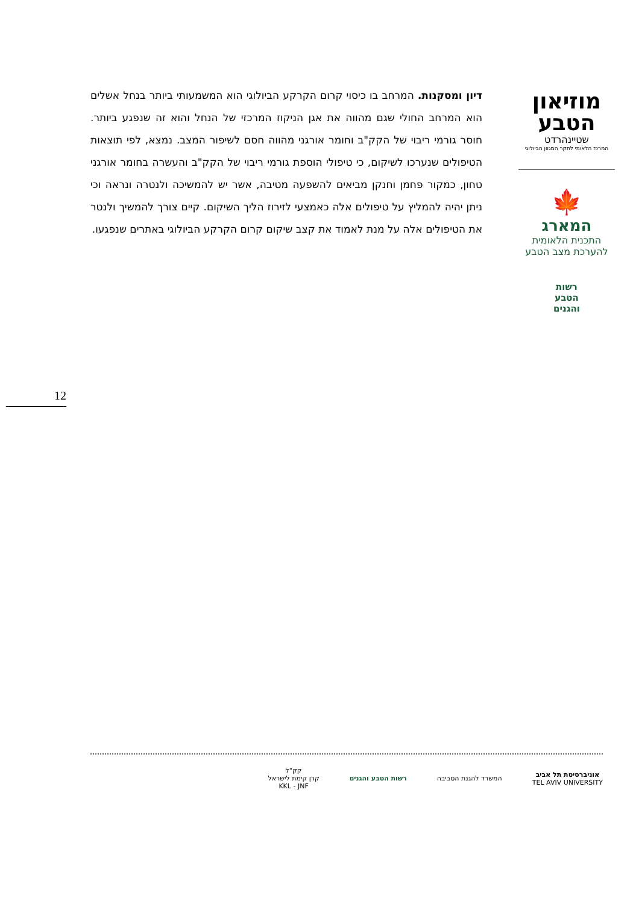מוזיאון
הטבע
שטיינהרדט
המרכז הלאומי לחקר המגוון הביולוגי
🍁
המארג
התכנית הלאומית
להערכת מצב הטבע
רשות
הטבע
והגנים
דיון ומסקנות. המרחב בו כיסוי קרום הקרקע הביולוגי הוא המשמעותי ביותר בנחל אשלים הוא המרחב החולי שגם מהווה את אגן הניקוז המרכזי של הנחל והוא זה שנפגע ביותר. חוסר גורמי ריבוי של הקק"ב וחומר אורגני מהווה חסם לשיפור המצב. נמצא, לפי תוצאות הטיפולים שנערכו לשיקום, כי טיפולי הוספת גורמי ריבוי של הקק"ב והעשרה בחומר אורגני טחון, כמקור פחמן וחנקן מביאים להשפעה מטיבה, אשר יש להמשיכה ולנטרה ונראה וכי ניתן יהיה להמליץ על טיפולים אלה כאמצעי לזירוז הליך השיקום. קיים צורך להמשיך ולנטר את הטיפולים אלה על מנת לאמוד את קצב שיקום קרום הקרקע הביולוגי באתרים שנפגעו.
12
אוניברסיטת תל אביב
TEL AVIV UNIVERSITY
המשרד להגנת הסביבה רשות הטבע והגנים
קק"ל
קרן קימת לישראל
KKL - JNF